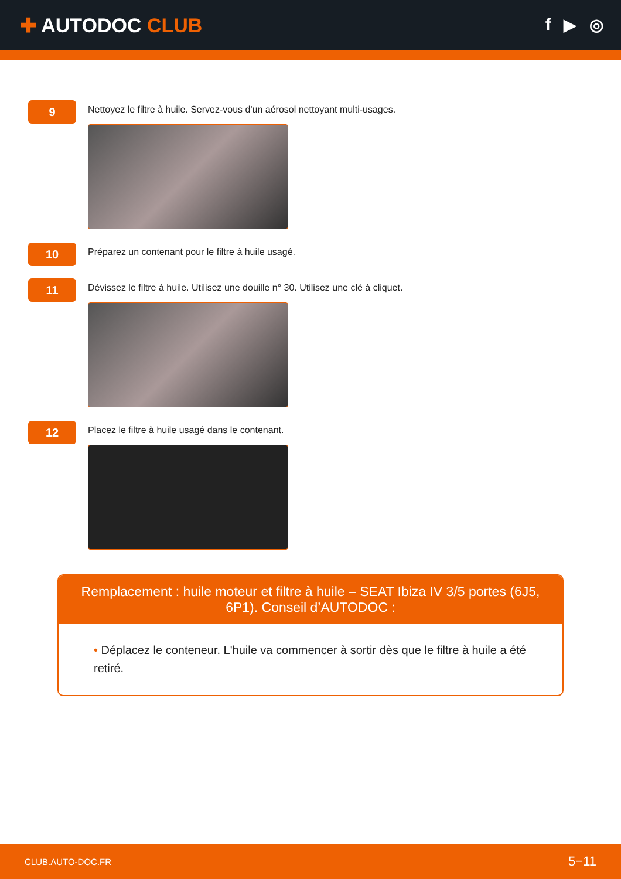✚ AUTODOC CLUB
f ▶ ◎
9
Nettoyez le filtre à huile. Servez-vous d'un aérosol nettoyant multi-usages.
10
Préparez un contenant pour le filtre à huile usagé.
11
Dévissez le filtre à huile. Utilisez une douille n° 30. Utilisez une clé à cliquet.
12
Placez le filtre à huile usagé dans le contenant.
Remplacement : huile moteur et filtre à huile – SEAT Ibiza IV 3/5 portes (6J5, 6P1). Conseil d’AUTODOC :
• Déplacez le conteneur. L'huile va commencer à sortir dès que le filtre à huile a été retiré.
CLUB.AUTO-DOC.FR 5−11